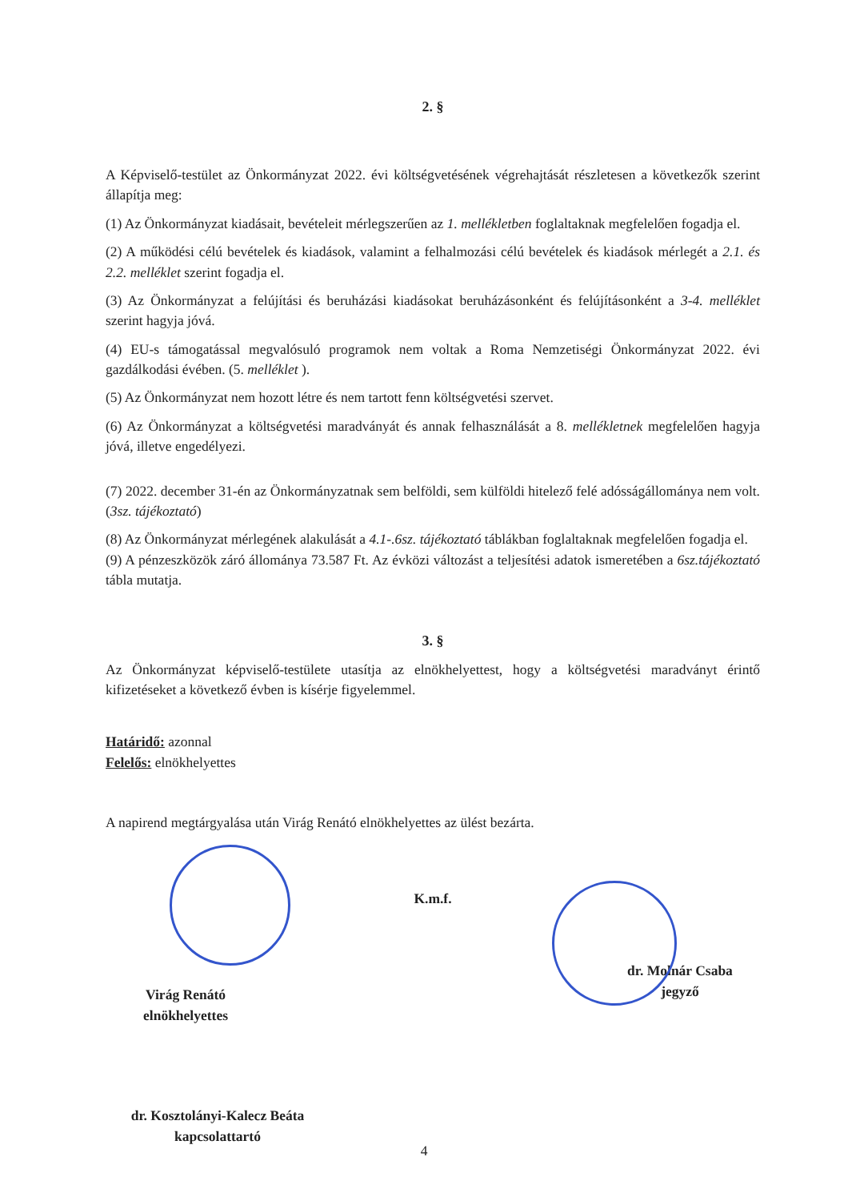2. §
A Képviselő-testület az Önkormányzat 2022. évi költségvetésének végrehajtását részletesen a következők szerint állapítja meg:
(1) Az Önkormányzat kiadásait, bevételeit mérlegszerűen az 1. mellékletben foglaltaknak megfelelően fogadja el.
(2) A működési célú bevételek és kiadások, valamint a felhalmozási célú bevételek és kiadások mérlegét a 2.1. és 2.2. melléklet szerint fogadja el.
(3) Az Önkormányzat a felújítási és beruházási kiadásokat beruházásonként és felújításonként a 3-4. melléklet szerint hagyja jóvá.
(4) EU-s támogatással megvalósuló programok nem voltak a Roma Nemzetiségi Önkormányzat 2022. évi gazdálkodási évében. (5. melléklet ).
(5) Az Önkormányzat nem hozott létre és nem tartott fenn költségvetési szervet.
(6) Az Önkormányzat a költségvetési maradványát és annak felhasználását a 8. mellékletnek megfelelően hagyja jóvá, illetve engedélyezi.
(7) 2022. december 31-én az Önkormányzatnak sem belföldi, sem külföldi hitelező felé adósságállománya nem volt. (3sz. tájékoztató)
(8) Az Önkormányzat mérlegének alakulását a 4.1-.6sz. tájékoztató táblákban foglaltaknak megfelelően fogadja el.
(9) A pénzeszközök záró állománya 73.587 Ft. Az évközi változást a teljesítési adatok ismeretében a 6sz.tájékoztató tábla mutatja.
3. §
Az Önkormányzat képviselő-testülete utasítja az elnökhelyettest, hogy a költségvetési maradványt érintő kifizetéseket a következő évben is kísérje figyelemmel.
Határidő: azonnal
Felelős: elnökhelyettes
A napirend megtárgyalása után Virág Renátó elnökhelyettes az ülést bezárta.
Virág Renátó
elnökhelyettes
K.m.f.
dr. Molnár Csaba
jegyző
dr. Kosztolányi-Kalecz Beáta
kapcsolattartó
4